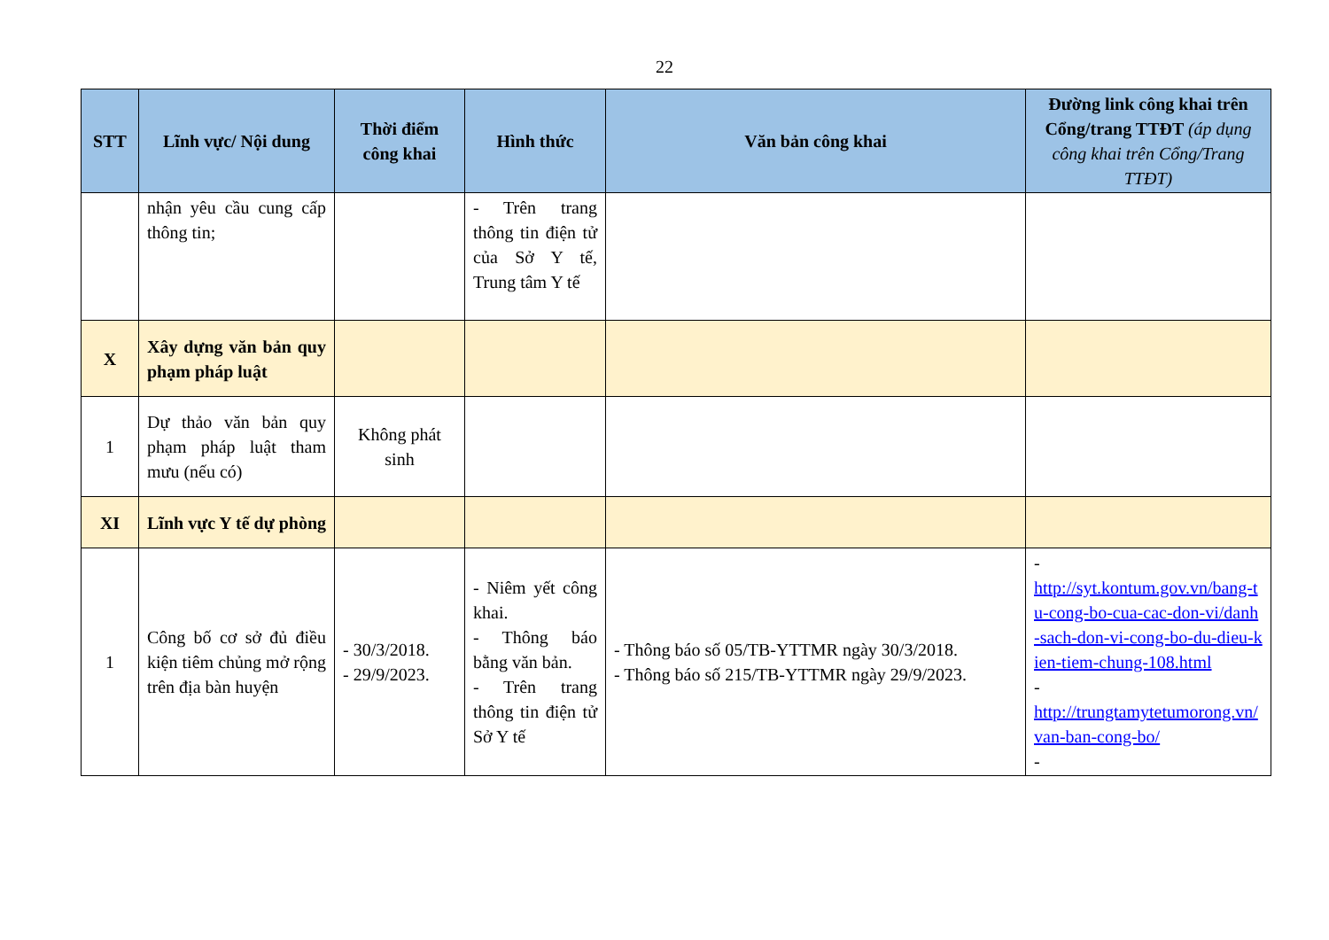22
| STT | Lĩnh vực/ Nội dung | Thời điểm công khai | Hình thức | Văn bản công khai | Đường link công khai trên Cổng/trang TTĐT (áp dụng công khai trên Cổng/Trang TTĐT) |
| --- | --- | --- | --- | --- | --- |
| | nhận yêu cầu cung cấp thông tin; | | - Trên trang thông tin điện tử của Sở Y tế, Trung tâm Y tế | | |
| X | Xây dựng văn bản quy phạm pháp luật | | | | |
| 1 | Dự thảo văn bản quy phạm pháp luật tham mưu (nếu có) | Không phát sinh | | | |
| XI | Lĩnh vực Y tế dự phòng | | | | |
| 1 | Công bố cơ sở đủ điều kiện tiêm chủng mở rộng trên địa bàn huyện | - 30/3/2018. - 29/9/2023. | - Niêm yết công khai. - Thông báo bằng văn bản. - Trên trang thông tin điện tử Sở Y tế | - Thông báo số 05/TB-YTTMR ngày 30/3/2018. - Thông báo số 215/TB-YTTMR ngày 29/9/2023. | - http://syt.kontum.gov.vn/bang-tu-cong-bo-cua-cac-don-vi/danh-sach-don-vi-cong-bo-du-dieu-kien-tiem-chung-108.html - http://trungtamytetumorong.vn/van-ban-cong-bo/ - |